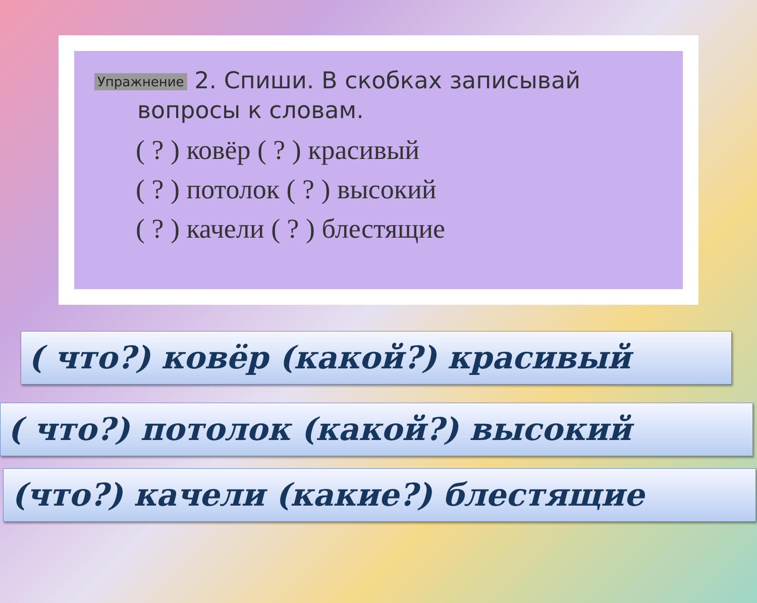Упражнение 2. Спиши. В скобках записывай
вопросы к словам.
( ? ) ковёр ( ? ) красивый
( ? ) потолок ( ? ) высокий
( ? ) качели ( ? ) блестящие
( что?) ковёр (какой?) красивый
( что?) потолок (какой?) высокий
(что?) качели (какие?) блестящие